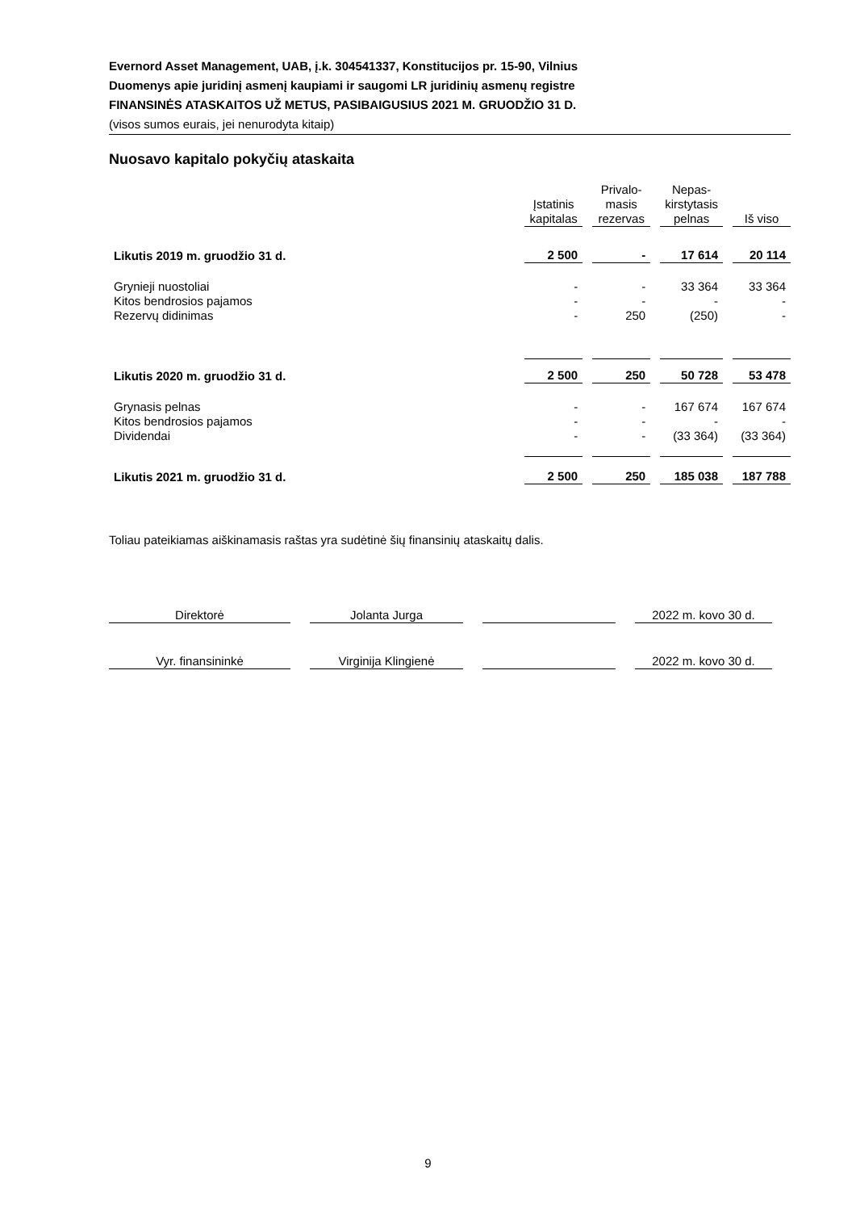Evernord Asset Management, UAB, į.k. 304541337, Konstitucijos pr. 15-90, Vilnius
Duomenys apie juridinį asmenį kaupiami ir saugomi LR juridinių asmenų registre
FINANSINĖS ATASKAITOS UŽ METUS, PASIBAIGUSIUS 2021 M. GRUODŽIO 31 D.
(visos sumos eurais, jei nenurodyta kitaip)
Nuosavo kapitalo pokyčių ataskaita
| | Įstatinis kapitalas | Privalo- masis rezervas | Nepas- kirstytasis pelnas | Iš viso |
| --- | --- | --- | --- | --- |
| Likutis 2019 m. gruodžio 31 d. | 2 500 | - | 17 614 | 20 114 |
| Grynieji nuostoliai | - | - | 33 364 | 33 364 |
| Kitos bendrosios pajamos | - | - | - | - |
| Rezervų didinimas | - | 250 | (250) | - |
| Likutis 2020 m. gruodžio 31 d. | 2 500 | 250 | 50 728 | 53 478 |
| Grynasis pelnas | - | - | 167 674 | 167 674 |
| Kitos bendrosios pajamos | - | - | - | - |
| Dividendai | - | - | (33 364) | (33 364) |
| Likutis 2021 m. gruodžio 31 d. | 2 500 | 250 | 185 038 | 187 788 |
Toliau pateikiamas aiškinamasis raštas yra sudėtinė šių finansinių ataskaitų dalis.
| Direktorė | Jolanta Jurga | | 2022 m. kovo 30 d. |
| Vyr. finansininkė | Virginija Klingienė | | 2022 m. kovo 30 d. |
9